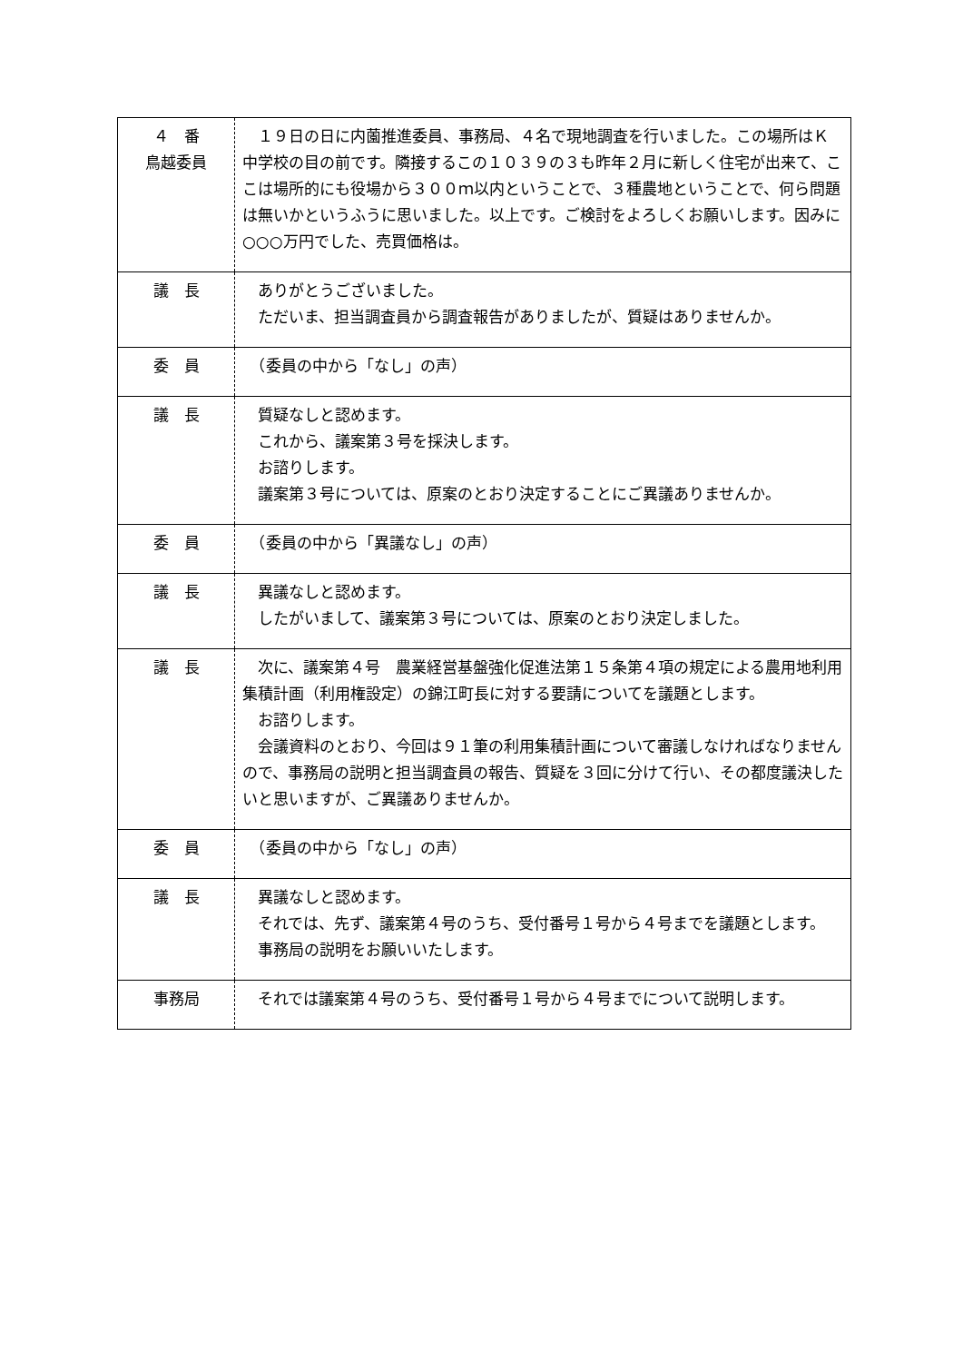| ４ 番 鳥越委員 | １９日の日に内薗推進委員、事務局、４名で現地調査を行いました。この場所はＫ中学校の目の前です。隣接するこの１０３９の３も昨年２月に新しく住宅が出来て、ここは場所的にも役場から３００ｍ以内ということで、３種農地ということで、何ら問題は無いかというふうに思いました。以上です。ご検討をよろしくお願いします。因みに○○○万円でした、売買価格は。 |
| 議 長 | ありがとうございました。 ただいま、担当調査員から調査報告がありましたが、質疑はありませんか。 |
| 委 員 | （委員の中から「なし」の声） |
| 議 長 | 質疑なしと認めます。 これから、議案第３号を採決します。 お諮りします。 議案第３号については、原案のとおり決定することにご異議ありませんか。 |
| 委 員 | （委員の中から「異議なし」の声） |
| 議 長 | 異議なしと認めます。 したがいまして、議案第３号については、原案のとおり決定しました。 |
| 議 長 | 次に、議案第４号 農業経営基盤強化促進法第１５条第４項の規定による農用地利用集積計画（利用権設定）の錦江町長に対する要請についてを議題とします。 お諮りします。 会議資料のとおり、今回は９１筆の利用集積計画について審議しなければなりませんので、事務局の説明と担当調査員の報告、質疑を３回に分けて行い、その都度議決したいと思いますが、ご異議ありませんか。 |
| 委 員 | （委員の中から「なし」の声） |
| 議 長 | 異議なしと認めます。 それでは、先ず、議案第４号のうち、受付番号１号から４号までを議題とします。 事務局の説明をお願いいたします。 |
| 事務局 | それでは議案第４号のうち、受付番号１号から４号までについて説明します。 |